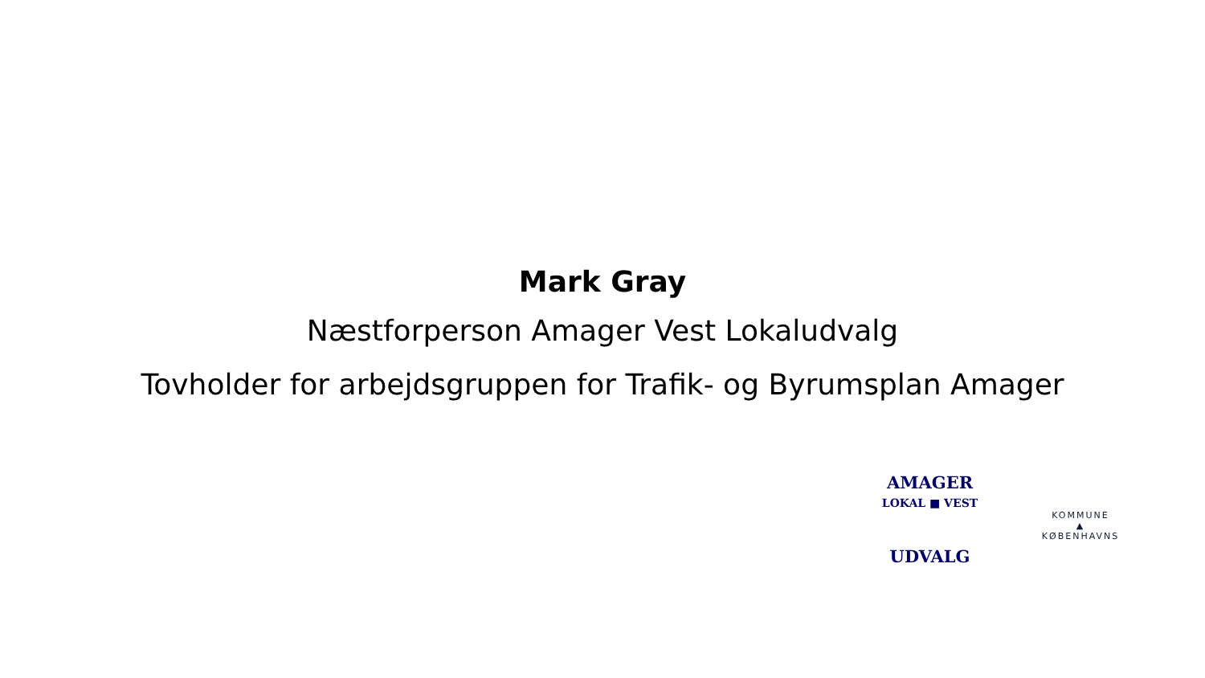Mark Gray
Næstforperson Amager Vest Lokaludvalg
Tovholder for arbejdsgruppen for Trafik- og Byrumsplan Amager
AMAGER
LOKAL ■ VEST
UDVALG
KOMMUNE
▲
KØBENHAVNS